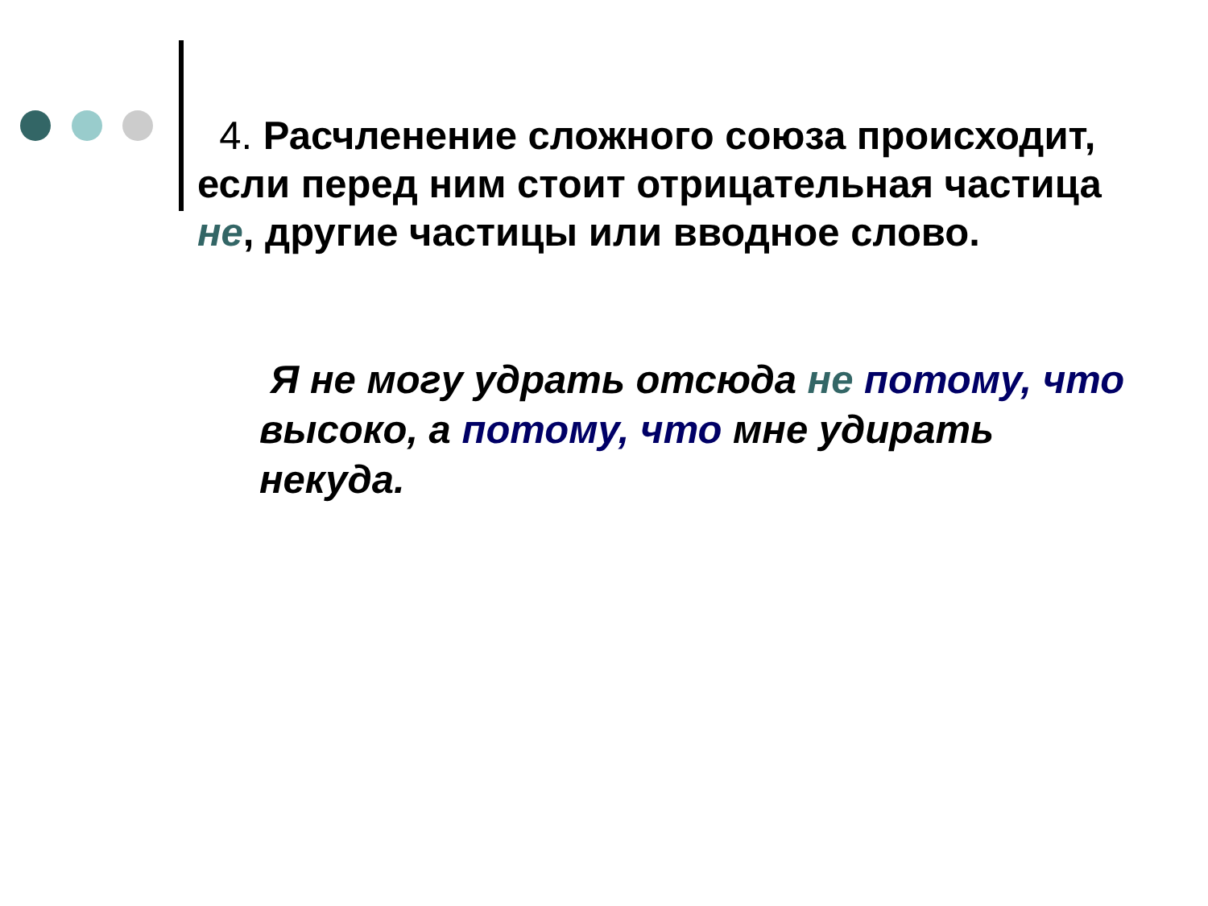4. Расчленение сложного союза происходит, если перед ним стоит отрицательная частица не, другие частицы или вводное слово.
Я не могу удрать отсюда не потому, что высоко, а потому, что мне удирать некуда.